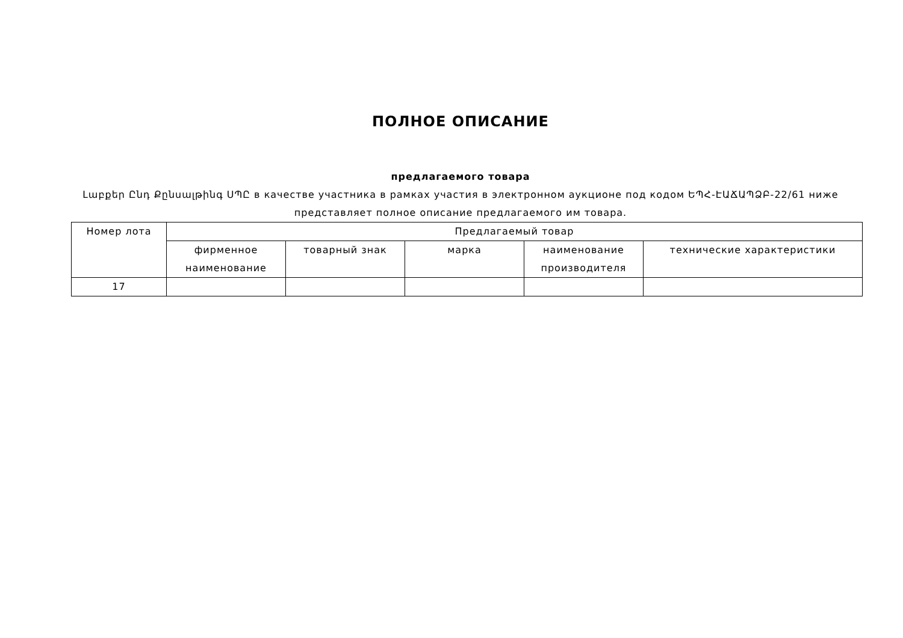ПОЛНОЕ ОПИСАНИЕ
предлагаемого товара
Լաբքեր Ընդ Քընսալթինգ ՍՊԸ в качестве участника в рамках участия в электронном аукционе под кодом ԵՊՀ-ԷԱՃԱՊՁԲ-22/61 ниже представляет полное описание предлагаемого им товара.
| Номер лота | Предлагаемый товар | | | | |
| --- | --- | --- | --- | --- | --- |
| | фирменное наименование | товарный знак | марка | наименование производителя | технические характеристики |
| 17 | | | | | |